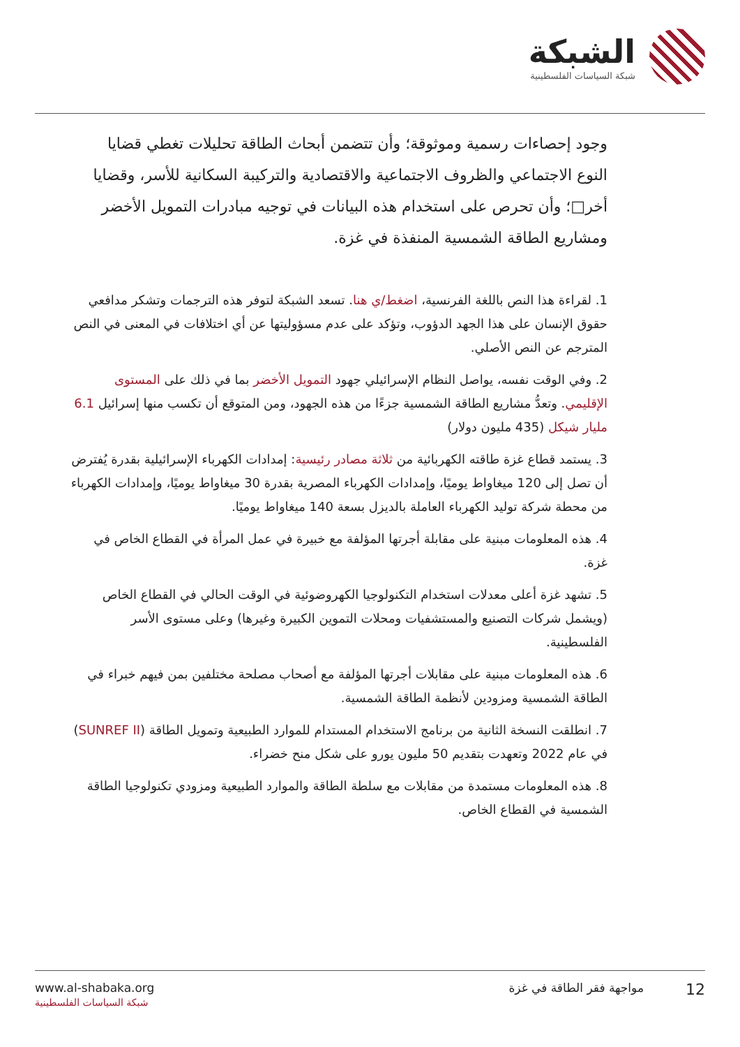الشبكة
شبكة السياسات الفلسطينية
وجود إحصاءات رسمية وموثوقة؛ وأن تتضمن أبحاث الطاقة تحليلات تغطي قضايا النوع الاجتماعي والظروف الاجتماعية والاقتصادية والتركيبة السكانية للأسر، وقضايا أخر□؛ وأن تحرص على استخدام هذه البيانات في توجيه مبادرات التمويل الأخضر ومشاريع الطاقة الشمسية المنفذة في غزة.
1. لقراءة هذا النص باللغة الفرنسية، اضغط/ي هنا. تسعد الشبكة لتوفر هذه الترجمات وتشكر مدافعي حقوق الإنسان على هذا الجهد الدؤوب، وتؤكد على عدم مسؤوليتها عن أي اختلافات في المعنى في النص المترجم عن النص الأصلي.
2. وفي الوقت نفسه، يواصل النظام الإسرائيلي جهود التمويل الأخضر بما في ذلك على المستوى الإقليمي. وتعدُّ مشاريع الطاقة الشمسية جزءًا من هذه الجهود، ومن المتوقع أن تكسب منها إسرائيل 6.1 مليار شيكل (435 مليون دولار)
3. يستمد قطاع غزة طاقته الكهربائية من ثلاثة مصادر رئيسية: إمدادات الكهرباء الإسرائيلية بقدرة يُفترض أن تصل إلى 120 ميغاواط يوميًا، وإمدادات الكهرباء المصرية بقدرة 30 ميغاواط يوميًا، وإمدادات الكهرباء من محطة شركة توليد الكهرباء العاملة بالديزل بسعة 140 ميغاواط يوميًا.
4. هذه المعلومات مبنية على مقابلة أجرتها المؤلفة مع خبيرة في عمل المرأة في القطاع الخاص في غزة.
5. تشهد غزة أعلى معدلات استخدام التكنولوجيا الكهروضوئية في الوقت الحالي في القطاع الخاص (ويشمل شركات التصنيع والمستشفيات ومحلات التموين الكبيرة وغيرها) وعلى مستوى الأسر الفلسطينية.
6. هذه المعلومات مبنية على مقابلات أجرتها المؤلفة مع أصحاب مصلحة مختلفين بمن فيهم خبراء في الطاقة الشمسية ومزودين لأنظمة الطاقة الشمسية.
7. انطلقت النسخة الثانية من برنامج الاستخدام المستدام للموارد الطبيعية وتمويل الطاقة (SUNREF II) في عام 2022 وتعهدت بتقديم 50 مليون يورو على شكل منح خضراء.
8. هذه المعلومات مستمدة من مقابلات مع سلطة الطاقة والموارد الطبيعية ومزودي تكنولوجيا الطاقة الشمسية في القطاع الخاص.
www.al-shabaka.org
شبكة السياسات الفلسطينية
12 مواجهة فقر الطاقة في غزة